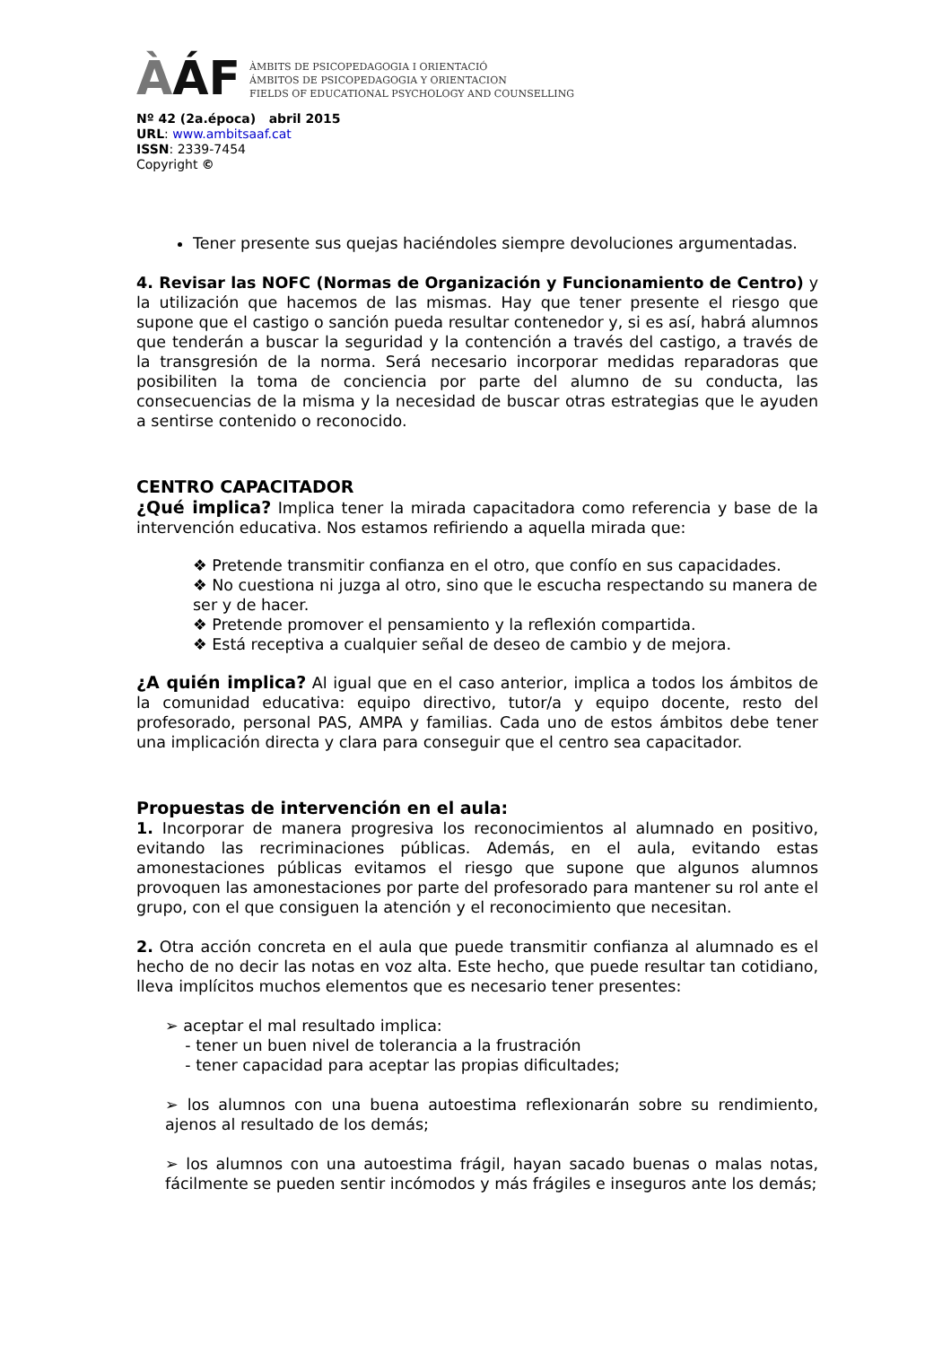ÀÁF
ÀMBITS DE PSICOPEDAGOGIA I ORIENTACIÓ
ÁMBITOS DE PSICOPEDAGOGIA Y ORIENTACION
FIELDS OF EDUCATIONAL PSYCHOLOGY AND COUNSELLING
Nº 42 (2a.época) abril 2015
URL: www.ambitsaaf.cat
ISSN: 2339-7454
Copyright ©
Tener presente sus quejas haciéndoles siempre devoluciones argumentadas.
4. Revisar las NOFC (Normas de Organización y Funcionamiento de Centro) y la utilización que hacemos de las mismas. Hay que tener presente el riesgo que supone que el castigo o sanción pueda resultar contenedor y, si es así, habrá alumnos que tenderán a buscar la seguridad y la contención a través del castigo, a través de la transgresión de la norma. Será necesario incorporar medidas reparadoras que posibiliten la toma de conciencia por parte del alumno de su conducta, las consecuencias de la misma y la necesidad de buscar otras estrategias que le ayuden a sentirse contenido o reconocido.
CENTRO CAPACITADOR
¿Qué implica? Implica tener la mirada capacitadora como referencia y base de la intervención educativa. Nos estamos refiriendo a aquella mirada que:
❖ Pretende transmitir confianza en el otro, que confío en sus capacidades.
❖ No cuestiona ni juzga al otro, sino que le escucha respectando su manera de ser y de hacer.
❖ Pretende promover el pensamiento y la reflexión compartida.
❖ Está receptiva a cualquier señal de deseo de cambio y de mejora.
¿A quién implica? Al igual que en el caso anterior, implica a todos los ámbitos de la comunidad educativa: equipo directivo, tutor/a y equipo docente, resto del profesorado, personal PAS, AMPA y familias. Cada uno de estos ámbitos debe tener una implicación directa y clara para conseguir que el centro sea capacitador.
Propuestas de intervención en el aula:
1. Incorporar de manera progresiva los reconocimientos al alumnado en positivo, evitando las recriminaciones públicas. Además, en el aula, evitando estas amonestaciones públicas evitamos el riesgo que supone que algunos alumnos provoquen las amonestaciones por parte del profesorado para mantener su rol ante el grupo, con el que consiguen la atención y el reconocimiento que necesitan.
2. Otra acción concreta en el aula que puede transmitir confianza al alumnado es el hecho de no decir las notas en voz alta. Este hecho, que puede resultar tan cotidiano, lleva implícitos muchos elementos que es necesario tener presentes:
➢ aceptar el mal resultado implica:
- tener un buen nivel de tolerancia a la frustración
- tener capacidad para aceptar las propias dificultades;
➢ los alumnos con una buena autoestima reflexionarán sobre su rendimiento, ajenos al resultado de los demás;
➢ los alumnos con una autoestima frágil, hayan sacado buenas o malas notas, fácilmente se pueden sentir incómodos y más frágiles e inseguros ante los demás;